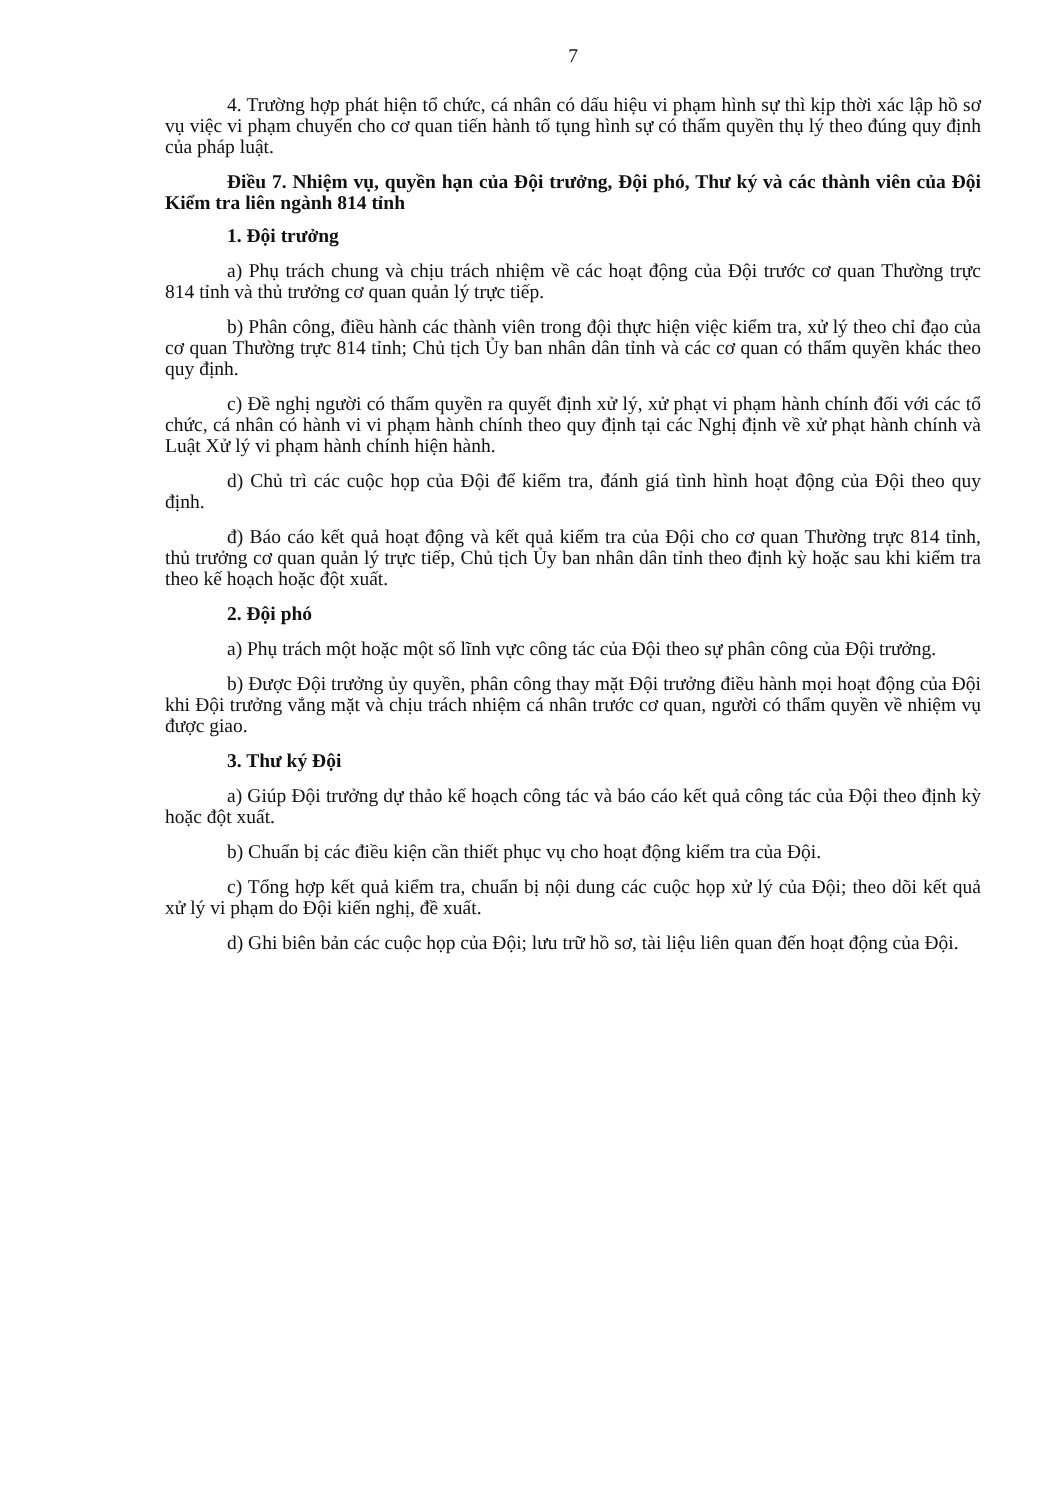7
4. Trường hợp phát hiện tổ chức, cá nhân có dấu hiệu vi phạm hình sự thì kịp thời xác lập hồ sơ vụ việc vi phạm chuyển cho cơ quan tiến hành tố tụng hình sự có thẩm quyền thụ lý theo đúng quy định của pháp luật.
Điều 7. Nhiệm vụ, quyền hạn của Đội trưởng, Đội phó, Thư ký và các thành viên của Đội Kiểm tra liên ngành 814 tỉnh
1. Đội trưởng
a) Phụ trách chung và chịu trách nhiệm về các hoạt động của Đội trước cơ quan Thường trực 814 tỉnh và thủ trưởng cơ quan quản lý trực tiếp.
b) Phân công, điều hành các thành viên trong đội thực hiện việc kiểm tra, xử lý theo chỉ đạo của cơ quan Thường trực 814 tỉnh; Chủ tịch Ủy ban nhân dân tỉnh và các cơ quan có thẩm quyền khác theo quy định.
c) Đề nghị người có thẩm quyền ra quyết định xử lý, xử phạt vi phạm hành chính đối với các tổ chức, cá nhân có hành vi vi phạm hành chính theo quy định tại các Nghị định về xử phạt hành chính và Luật Xử lý vi phạm hành chính hiện hành.
d) Chủ trì các cuộc họp của Đội để kiểm tra, đánh giá tình hình hoạt động của Đội theo quy định.
đ) Báo cáo kết quả hoạt động và kết quả kiểm tra của Đội cho cơ quan Thường trực 814 tỉnh, thủ trưởng cơ quan quản lý trực tiếp, Chủ tịch Ủy ban nhân dân tỉnh theo định kỳ hoặc sau khi kiểm tra theo kế hoạch hoặc đột xuất.
2. Đội phó
a) Phụ trách một hoặc một số lĩnh vực công tác của Đội theo sự phân công của Đội trưởng.
b) Được Đội trưởng ủy quyền, phân công thay mặt Đội trưởng điều hành mọi hoạt động của Đội khi Đội trưởng vắng mặt và chịu trách nhiệm cá nhân trước cơ quan, người có thẩm quyền về nhiệm vụ được giao.
3. Thư ký Đội
a) Giúp Đội trưởng dự thảo kế hoạch công tác và báo cáo kết quả công tác của Đội theo định kỳ hoặc đột xuất.
b) Chuẩn bị các điều kiện cần thiết phục vụ cho hoạt động kiểm tra của Đội.
c) Tổng hợp kết quả kiểm tra, chuẩn bị nội dung các cuộc họp xử lý của Đội; theo dõi kết quả xử lý vi phạm do Đội kiến nghị, đề xuất.
d) Ghi biên bản các cuộc họp của Đội; lưu trữ hồ sơ, tài liệu liên quan đến hoạt động của Đội.